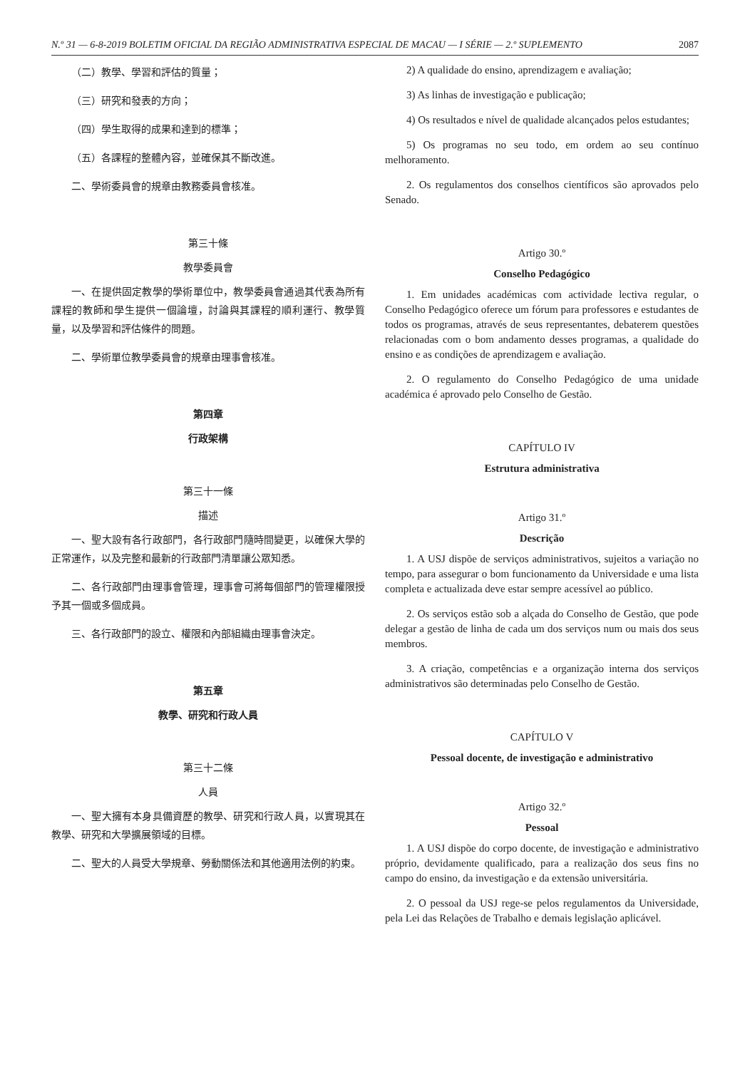N.º 31 — 6-8-2019 BOLETIM OFICIAL DA REGIÃO ADMINISTRATIVA ESPECIAL DE MACAU — I SÉRIE — 2.º SUPLEMENTO 2087
（二）教學、學習和評估的質量；
（三）研究和發表的方向；
（四）學生取得的成果和達到的標準；
（五）各課程的整體內容，並確保其不斷改進。
二、學術委員會的規章由教務委員會核准。
第三十條
教學委員會
一、在提供固定教學的學術單位中，教學委員會通過其代表為所有課程的教師和學生提供一個論壇，討論與其課程的順利運行、教學質量，以及學習和評估條件的問題。
二、學術單位教學委員會的規章由理事會核准。
第四章
行政架構
第三十一條
描述
一、聖大設有各行政部門，各行政部門隨時間變更，以確保大學的正常運作，以及完整和最新的行政部門清單讓公眾知悉。
二、各行政部門由理事會管理，理事會可將每個部門的管理權限授予其一個或多個成員。
三、各行政部門的設立、權限和內部組織由理事會決定。
第五章
教學、研究和行政人員
第三十二條
人員
一、聖大擁有本身具備資歷的教學、研究和行政人員，以實現其在教學、研究和大學擴展領域的目標。
二、聖大的人員受大學規章、勞動關係法和其他適用法例的約束。
2) A qualidade do ensino, aprendizagem e avaliação;
3) As linhas de investigação e publicação;
4) Os resultados e nível de qualidade alcançados pelos estudantes;
5) Os programas no seu todo, em ordem ao seu contínuo melhoramento.
2. Os regulamentos dos conselhos científicos são aprovados pelo Senado.
Artigo 30.º
Conselho Pedagógico
1. Em unidades académicas com actividade lectiva regular, o Conselho Pedagógico oferece um fórum para professores e estudantes de todos os programas, através de seus representantes, debaterem questões relacionadas com o bom andamento desses programas, a qualidade do ensino e as condições de aprendizagem e avaliação.
2. O regulamento do Conselho Pedagógico de uma unidade académica é aprovado pelo Conselho de Gestão.
CAPÍTULO IV
Estrutura administrativa
Artigo 31.º
Descrição
1. A USJ dispõe de serviços administrativos, sujeitos a variação no tempo, para assegurar o bom funcionamento da Universidade e uma lista completa e actualizada deve estar sempre acessível ao público.
2. Os serviços estão sob a alçada do Conselho de Gestão, que pode delegar a gestão de linha de cada um dos serviços num ou mais dos seus membros.
3. A criação, competências e a organização interna dos serviços administrativos são determinadas pelo Conselho de Gestão.
CAPÍTULO V
Pessoal docente, de investigação e administrativo
Artigo 32.º
Pessoal
1. A USJ dispõe do corpo docente, de investigação e administrativo próprio, devidamente qualificado, para a realização dos seus fins no campo do ensino, da investigação e da extensão universitária.
2. O pessoal da USJ rege-se pelos regulamentos da Universidade, pela Lei das Relações de Trabalho e demais legislação aplicável.